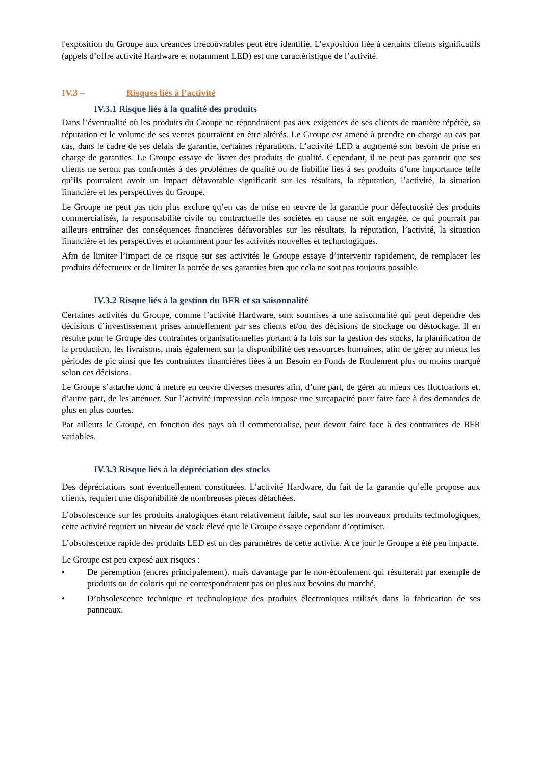l'exposition du Groupe aux créances irrécouvrables peut être identifié. L’exposition liée à certains clients significatifs (appels d’offre activité Hardware et notamment LED) est une caractéristique de l’activité.
IV.3 – Risques liés à l’activité
IV.3.1 Risque liés à la qualité des produits
Dans l’éventualité où les produits du Groupe ne répondraient pas aux exigences de ses clients de manière répétée, sa réputation et le volume de ses ventes pourraient en être altérés. Le Groupe est amené à prendre en charge au cas par cas, dans le cadre de ses délais de garantie, certaines réparations. L’activité LED a augmenté son besoin de prise en charge de garanties. Le Groupe essaye de livrer des produits de qualité. Cependant, il ne peut pas garantir que ses clients ne seront pas confrontés à des problèmes de qualité ou de fiabilité liés à ses produits d’une importance telle qu’ils pourraient avoir un impact défavorable significatif sur les résultats, la réputation, l’activité, la situation financière et les perspectives du Groupe.
Le Groupe ne peut pas non plus exclure qu’en cas de mise en œuvre de la garantie pour défectuosité des produits commercialisés, la responsabilité civile ou contractuelle des sociétés en cause ne soit engagée, ce qui pourrait par ailleurs entraîner des conséquences financières défavorables sur les résultats, la réputation, l’activité, la situation financière et les perspectives et notamment pour les activités nouvelles et technologiques.
Afin de limiter l’impact de ce risque sur ses activités le Groupe essaye d’intervenir rapidement, de remplacer les produits défectueux et de limiter la portée de ses garanties bien que cela ne soit pas toujours possible.
IV.3.2 Risque liés à la gestion du BFR et sa saisonnalité
Certaines activités du Groupe, comme l’activité Hardware, sont soumises à une saisonnalité qui peut dépendre des décisions d’investissement prises annuellement par ses clients et/ou des décisions de stockage ou déstockage. Il en résulte pour le Groupe des contraintes organisationnelles portant à la fois sur la gestion des stocks, la planification de la production, les livraisons, mais également sur la disponibilité des ressources humaines, afin de gérer au mieux les périodes de pic ainsi que les contraintes financières liées à un Besoin en Fonds de Roulement plus ou moins marqué selon ces décisions.
Le Groupe s’attache donc à mettre en œuvre diverses mesures afin, d’une part, de gérer au mieux ces fluctuations et, d’autre part, de les atténuer. Sur l’activité impression cela impose une surcapacité pour faire face à des demandes de plus en plus courtes.
Par ailleurs le Groupe, en fonction des pays où il commercialise, peut devoir faire face à des contraintes de BFR variables.
IV.3.3 Risque liés à la dépréciation des stocks
Des dépréciations sont éventuellement constituées. L’activité Hardware, du fait de la garantie qu’elle propose aux clients, requiert une disponibilité de nombreuses pièces détachées.
L’obsolescence sur les produits analogiques étant relativement faible, sauf sur les nouveaux produits technologiques, cette activité requiert un niveau de stock élevé que le Groupe essaye cependant d’optimiser.
L’obsolescence rapide des produits LED est un des paramètres de cette activité. A ce jour le Groupe a été peu impacté.
Le Groupe est peu exposé aux risques :
• De péremption (encres principalement), mais davantage par le non-écoulement qui résulterait par exemple de produits ou de coloris qui ne correspondraient pas ou plus aux besoins du marché,
• D’obsolescence technique et technologique des produits électroniques utilisés dans la fabrication de ses panneaux.